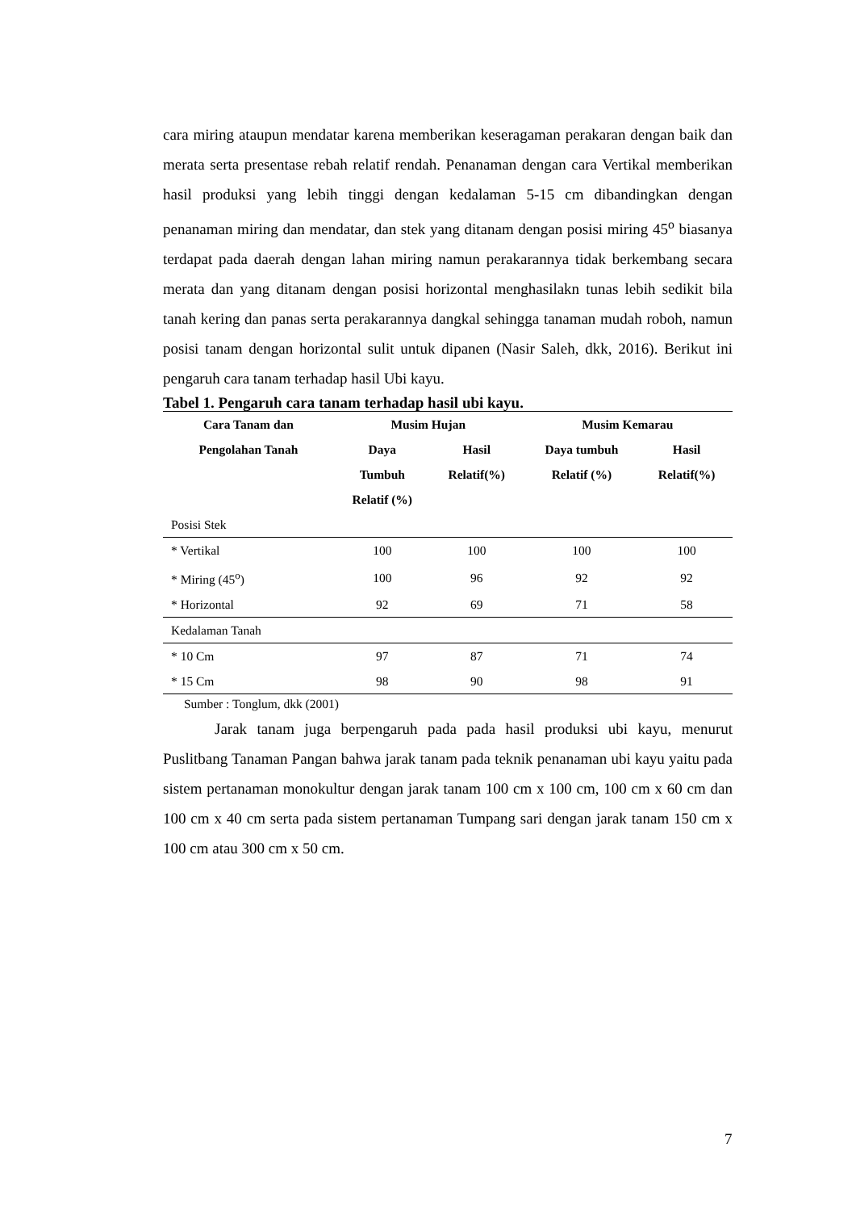cara miring ataupun mendatar karena memberikan keseragaman perakaran dengan baik dan merata serta presentase rebah relatif rendah. Penanaman dengan cara Vertikal memberikan hasil produksi yang lebih tinggi dengan kedalaman 5-15 cm dibandingkan dengan penanaman miring dan mendatar, dan stek yang ditanam dengan posisi miring 45<sup>o</sup> biasanya terdapat pada daerah dengan lahan miring namun perakarannya tidak berkembang secara merata dan yang ditanam dengan posisi horizontal menghasilakn tunas lebih sedikit bila tanah kering dan panas serta perakarannya dangkal sehingga tanaman mudah roboh, namun posisi tanam dengan horizontal sulit untuk dipanen (Nasir Saleh, dkk, 2016). Berikut ini pengaruh cara tanam terhadap hasil Ubi kayu.
Tabel 1. Pengaruh cara tanam terhadap hasil ubi kayu.
| Cara Tanam dan | Musim Hujan | | Musim Kemarau | |
| --- | --- | --- | --- | --- |
| Pengolahan Tanah | Daya Tumbuh Relatif (%) | Hasil Relatif(%) | Daya tumbuh Relatif (%) | Hasil Relatif(%) |
| Posisi Stek | | | | |
| * Vertikal | 100 | 100 | 100 | 100 |
| * Miring (45<sup>o</sup>) | 100 | 96 | 92 | 92 |
| * Horizontal | 92 | 69 | 71 | 58 |
| Kedalaman Tanah | | | | |
| * 10 Cm | 97 | 87 | 71 | 74 |
| * 15 Cm | 98 | 90 | 98 | 91 |
Sumber : Tonglum, dkk (2001)
Jarak tanam juga berpengaruh pada pada hasil produksi ubi kayu, menurut Puslitbang Tanaman Pangan bahwa jarak tanam pada teknik penanaman ubi kayu yaitu pada sistem pertanaman monokultur dengan jarak tanam 100 cm x 100 cm, 100 cm x 60 cm dan 100 cm x 40 cm serta pada sistem pertanaman Tumpang sari dengan jarak tanam 150 cm x 100 cm atau 300 cm x 50 cm.
7